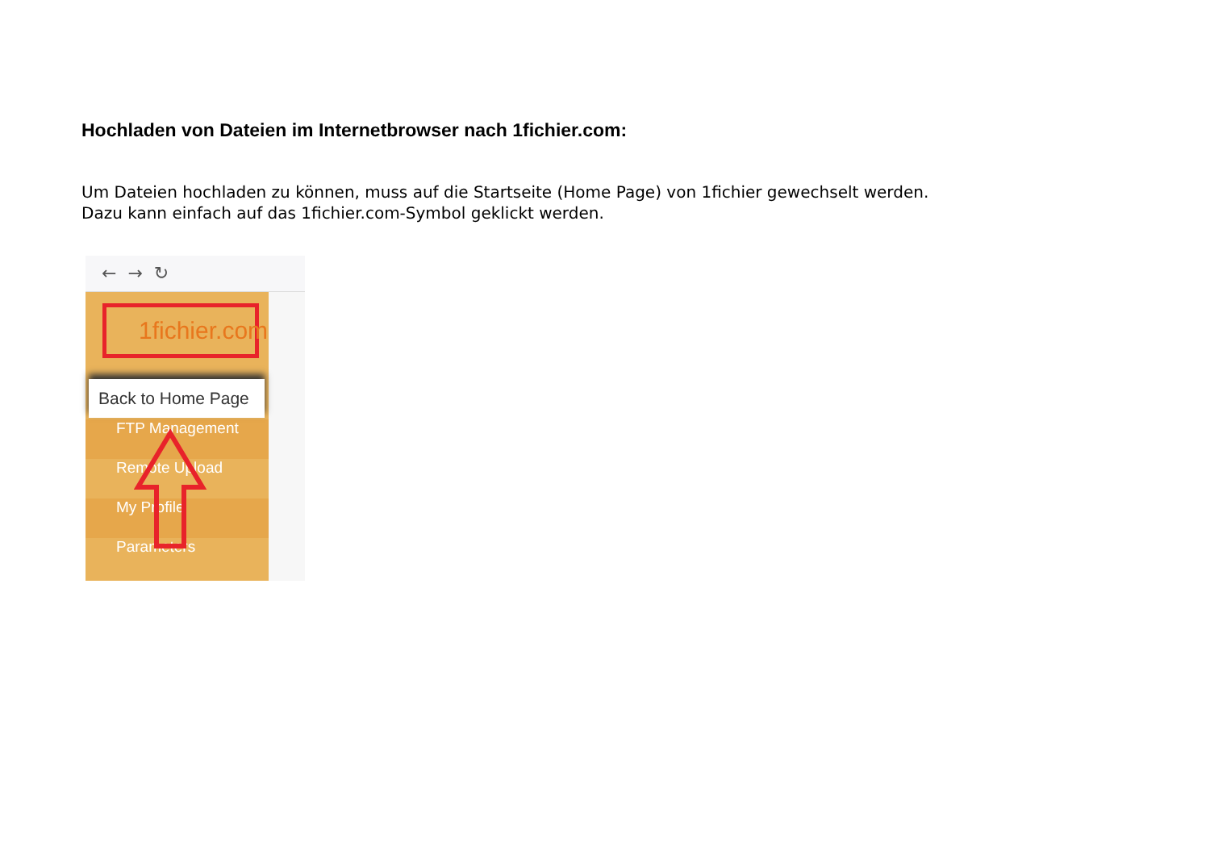Hochladen von Dateien im Internetbrowser nach 1fichier.com:
Um Dateien hochladen zu können, muss auf die Startseite (Home Page) von 1fichier gewechselt werden.
Dazu kann einfach auf das 1fichier.com-Symbol geklickt werden.
← → ↻
1fichier.com
Back to Home Page
FTP Management
Remote Upload
My Profile
Parameters